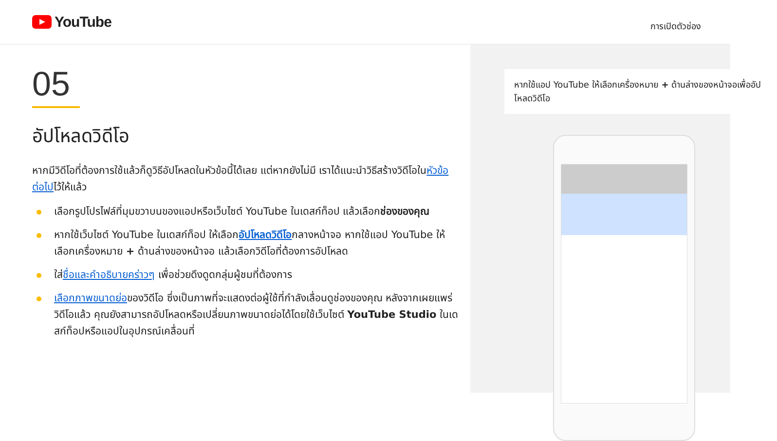YouTube
การเปิดตัวช่อง
05
อัปโหลดวิดีโอ
หากมีวิดีโอที่ต้องการใช้แล้วก็ดูวิธีอัปโหลดในหัวข้อนี้ได้เลย แต่หากยังไม่มี เราได้แนะนำวิธีสร้างวิดีโอในหัวข้อต่อไปไว้ให้แล้ว
เลือกรูปโปรไฟล์ที่มุมขวาบนของแอปหรือเว็บไซต์ YouTube ในเดสก์ท็อป แล้วเลือกช่องของคุณ
หากใช้เว็บไซต์ YouTube ในเดสก์ท็อป ให้เลือกอัปโหลดวิดีโอกลางหน้าจอ หากใช้แอป YouTube ให้เลือกเครื่องหมาย + ด้านล่างของหน้าจอ แล้วเลือกวิดีโอที่ต้องการอัปโหลด
ใส่ชื่อและคำอธิบายคร่าวๆ เพื่อช่วยดึงดูดกลุ่มผู้ชมที่ต้องการ
เลือกภาพขนาดย่อของวิดีโอ ซึ่งเป็นภาพที่จะแสดงต่อผู้ใช้ที่กำลังเลื่อนดูช่องของคุณ หลังจากเผยแพร่วิดีโอแล้ว คุณยังสามารถอัปโหลดหรือเปลี่ยนภาพขนาดย่อได้โดยใช้เว็บไซต์ YouTube Studio ในเดสก์ท็อปหรือแอปในอุปกรณ์เคลื่อนที่
หากใช้แอป YouTube ให้เลือกเครื่องหมาย + ด้านล่างของหน้าจอเพื่ออัปโหลดวิดีโอ